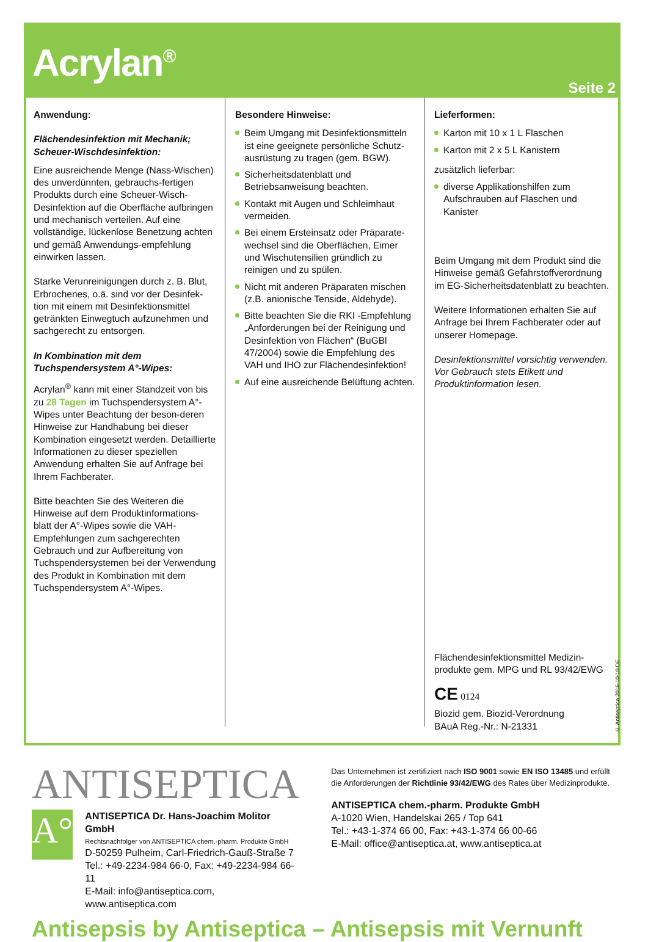Acrylan<sup>®</sup>
Seite 2
Anwendung:
Flächendesinfektion mit Mechanik; Scheuer-Wischdesinfektion:
Eine ausreichende Menge (Nass-Wischen) des unverdünnten, gebrauchs-fertigen Produkts durch eine Scheuer-Wisch-Desinfektion auf die Oberfläche aufbringen und mechanisch verteilen. Auf eine vollständige, lückenlose Benetzung achten und gemäß Anwendungs-empfehlung einwirken lassen.
Starke Verunreinigungen durch z. B. Blut, Erbrochenes, o.ä. sind vor der Desinfek-tion mit einem mit Desinfektionsmittel getränkten Einwegtuch aufzunehmen und sachgerecht zu entsorgen.
In Kombination mit dem Tuchspendersystem A°-Wipes:
Acrylan<sup>®</sup> kann mit einer Standzeit von bis zu 28 Tagen im Tuchspendersystem A°-Wipes unter Beachtung der beson-deren Hinweise zur Handhabung bei dieser Kombination eingesetzt werden. Detaillierte Informationen zu dieser speziellen Anwendung erhalten Sie auf Anfrage bei Ihrem Fachberater.
Bitte beachten Sie des Weiteren die Hinweise auf dem Produktinformations-blatt der A°-Wipes sowie die VAH-Empfehlungen zum sachgerechten Gebrauch und zur Aufbereitung von Tuchspendersystemen bei der Verwendung des Produkt in Kombination mit dem Tuchspendersystem A°-Wipes.
Besondere Hinweise:
Beim Umgang mit Desinfektionsmitteln ist eine geeignete persönliche Schutz-ausrüstung zu tragen (gem. BGW).
Sicherheitsdatenblatt und Betriebsanweisung beachten.
Kontakt mit Augen und Schleimhaut vermeiden.
Bei einem Ersteinsatz oder Präparate-wechsel sind die Oberflächen, Eimer und Wischutensilien gründlich zu reinigen und zu spülen.
Nicht mit anderen Präparaten mischen (z.B. anionische Tenside, Aldehyde).
Bitte beachten Sie die RKI -Empfehlung „Anforderungen bei der Reinigung und Desinfektion von Flächen“ (BuGBl 47/2004) sowie die Empfehlung des VAH und IHO zur Flächendesinfektion!
Auf eine ausreichende Belüftung achten.
Lieferformen:
Karton mit 10 x 1 L Flaschen
Karton mit 2 x 5 L Kanistern
zusätzlich lieferbar:
diverse Applikationshilfen zum Aufschrauben auf Flaschen und Kanister
Beim Umgang mit dem Produkt sind die Hinweise gemäß Gefahrstoffverordnung im EG-Sicherheitsdatenblatt zu beachten.
Weitere Informationen erhalten Sie auf Anfrage bei Ihrem Fachberater oder auf unserer Homepage.
Desinfektionsmittel vorsichtig verwenden. Vor Gebrauch stets Etikett und Produktinformation lesen.
Flächendesinfektionsmittel Medizin-produkte gem. MPG und RL 93/42/EWG
CE 0124
Biozid gem. Biozid-Verordnung
BAuA Reg.-Nr.: N-21331
© Antiseptica 2016-10-10 DE
ANTISEPTICA
A°
ANTISEPTICA Dr. Hans-Joachim Molitor GmbH
Rechtsnachfolger von ANTISEPTICA chem.-pharm. Produkte GmbH
D-50259 Pulheim, Carl-Friedrich-Gauß-Straße 7
Tel.: +49-2234-984 66-0, Fax: +49-2234-984 66-11
E-Mail: info@antiseptica.com, www.antiseptica.com
Das Unternehmen ist zertifiziert nach ISO 9001 sowie EN ISO 13485 und erfüllt die Anforderungen der Richtlinie 93/42/EWG des Rates über Medizinprodukte.
ANTISEPTICA chem.-pharm. Produkte GmbH
A-1020 Wien, Handelskai 265 / Top 641
Tel.: +43-1-374 66 00, Fax: +43-1-374 66 00-66
E-Mail: office@antiseptica.at, www.antiseptica.at
Antisepsis by Antiseptica – Antisepsis mit Vernunft